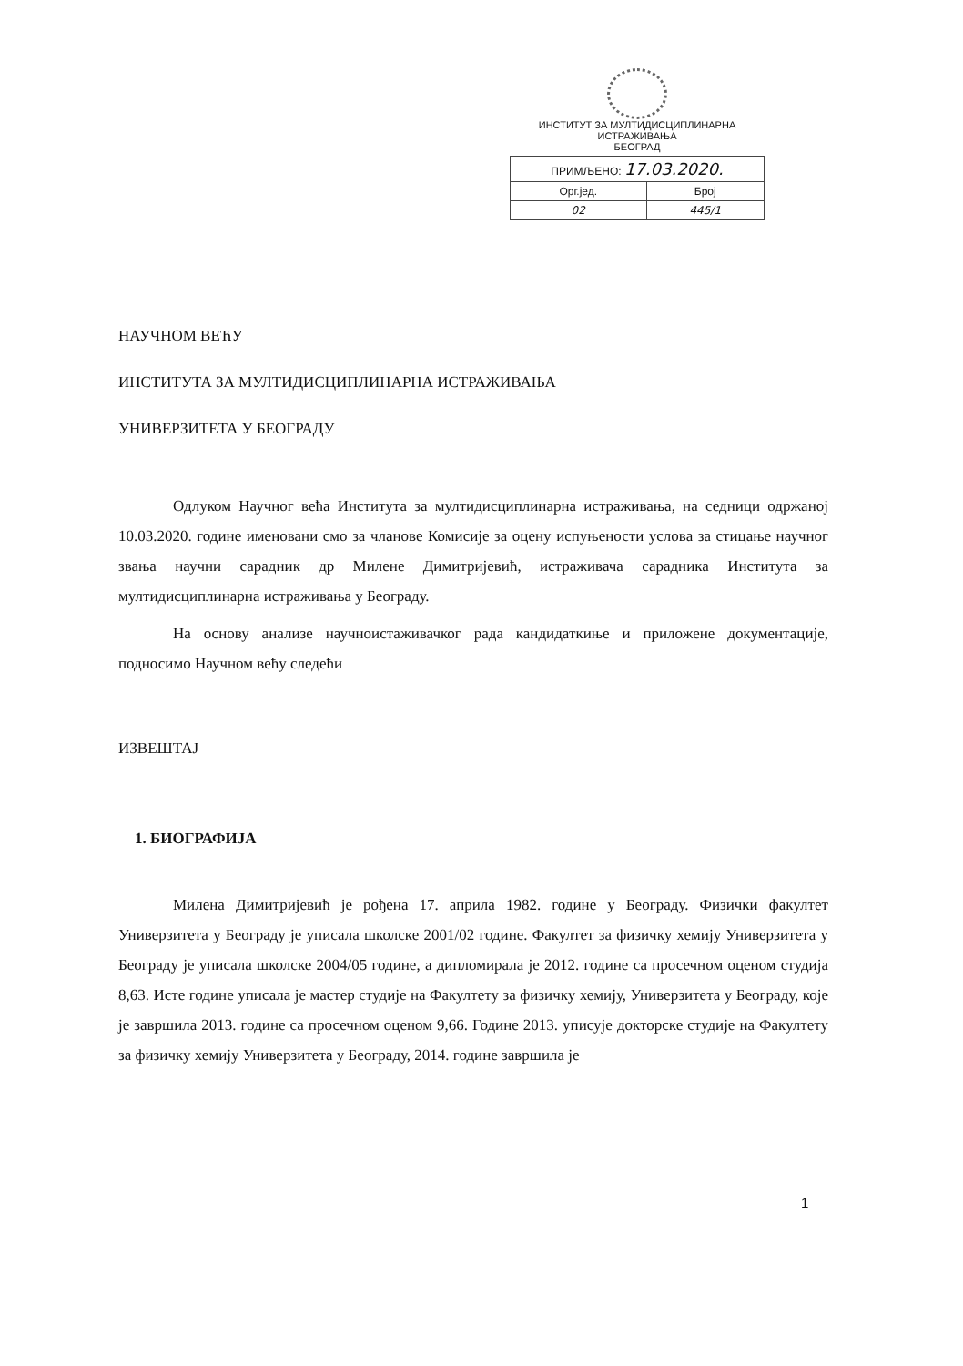ИНСТИТУТ ЗА МУЛТИДИСЦИПЛИНАРНА ИСТРАЖИВАЊА
БЕОГРАД
| ПРИМЉЕНО: 17.03.2020. | |
| Орг.јед. | Број |
| 02 | 445/1 |
НАУЧНОМ ВЕЋУ
ИНСТИТУТА ЗА МУЛТИДИСЦИПЛИНАРНА ИСТРАЖИВАЊА
УНИВЕРЗИТЕТА У БЕОГРАДУ
Одлуком Научног већа Института за мултидисциплинарна истраживања, на седници одржаној 10.03.2020. године именовани смо за чланове Комисије за оцену испуњености услова за стицање научног звања научни сарадник др Милене Димитријевић, истраживача сарадника Института за мултидисциплинарна истраживања у Београду.
На основу анализе научноистаживачког рада кандидаткиње и приложене документације, подносимо Научном већу следећи
ИЗВЕШТАЈ
1. БИОГРАФИЈА
Милена Димитријевић је рођена 17. априла 1982. године у Београду. Физички факултет Универзитета у Београду је уписала школске 2001/02 године. Факултет за физичку хемију Универзитета у Београду је уписала школске 2004/05 године, а дипломирала је 2012. године са просечном оценом студија 8,63. Исте године уписала је мастер студије на Факултету за физичку хемију, Универзитета у Београду, које је завршила 2013. године са просечном оценом 9,66. Године 2013. уписује докторске студије на Факултету за физичку хемију Универзитета у Београду, 2014. године завршила је
1